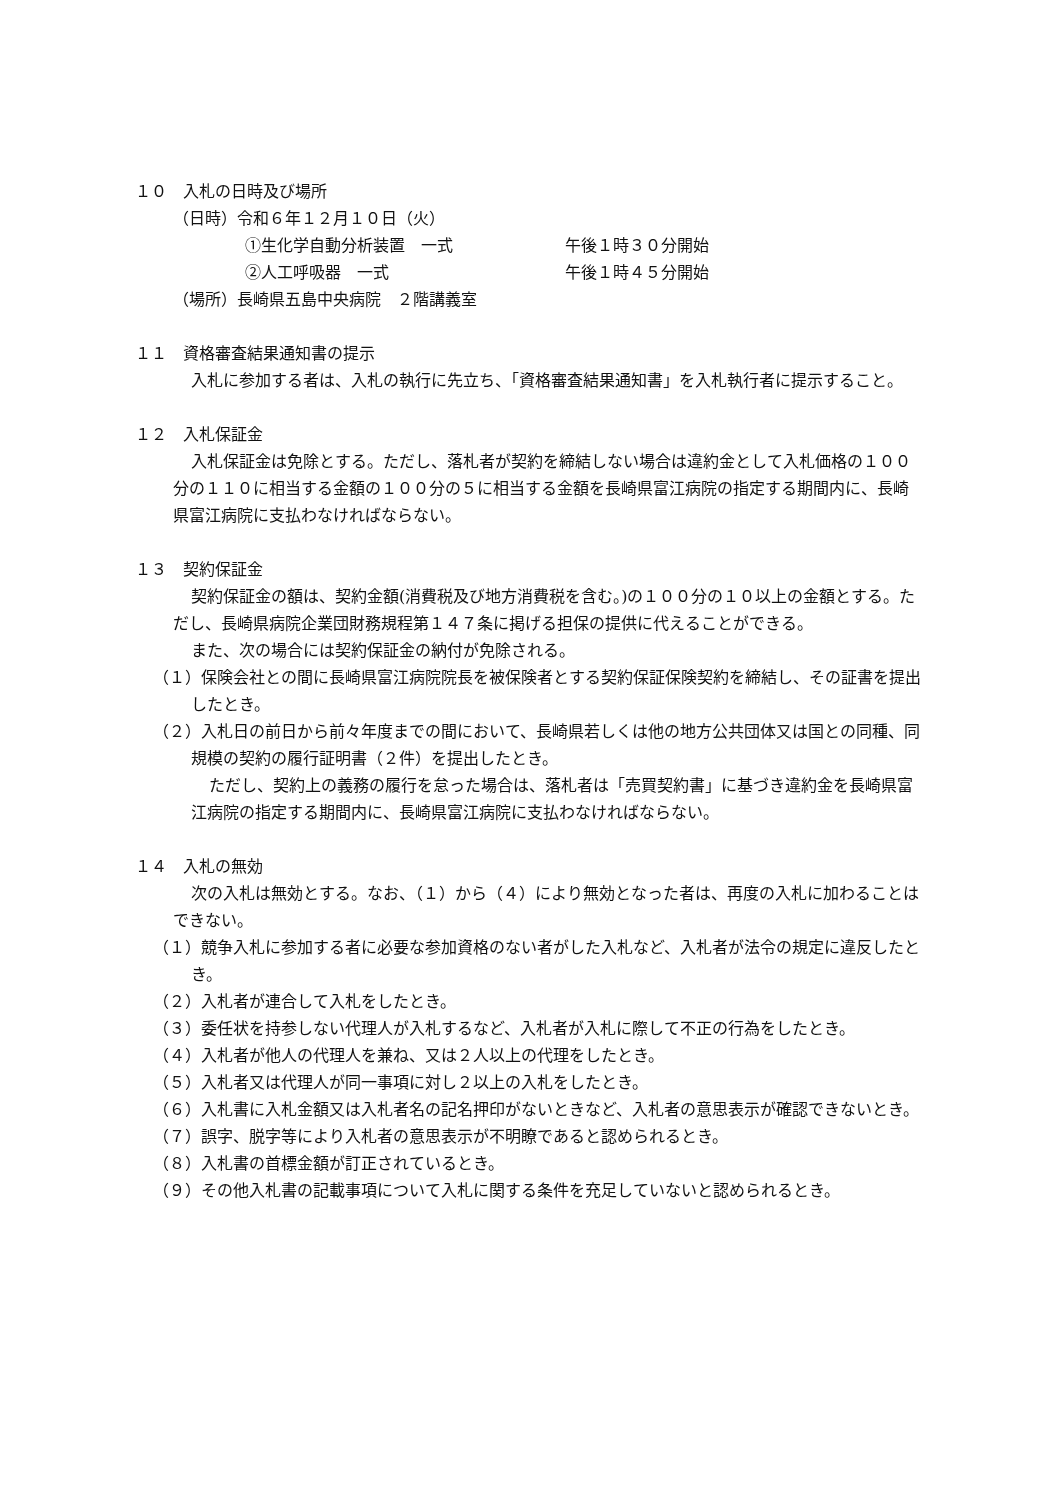１０　入札の日時及び場所
（日時）令和６年１２月１０日（火）
①生化学自動分析装置　一式 午後１時３０分開始
②人工呼吸器　一式 午後１時４５分開始
（場所）長崎県五島中央病院　２階講義室
１１　資格審査結果通知書の提示
入札に参加する者は、入札の執行に先立ち、「資格審査結果通知書」を入札執行者に提示すること。
１２　入札保証金
入札保証金は免除とする。ただし、落札者が契約を締結しない場合は違約金として入札価格の１００分の１１０に相当する金額の１００分の５に相当する金額を長崎県富江病院の指定する期間内に、長崎県富江病院に支払わなければならない。
１３　契約保証金
契約保証金の額は、契約金額(消費税及び地方消費税を含む。)の１００分の１０以上の金額とする。ただし、長崎県病院企業団財務規程第１４７条に掲げる担保の提供に代えることができる。
また、次の場合には契約保証金の納付が免除される。
（１）保険会社との間に長崎県富江病院院長を被保険者とする契約保証保険契約を締結し、その証書を提出したとき。
（２）入札日の前日から前々年度までの間において、長崎県若しくは他の地方公共団体又は国との同種、同規模の契約の履行証明書（２件）を提出したとき。
ただし、契約上の義務の履行を怠った場合は、落札者は「売買契約書」に基づき違約金を長崎県富江病院の指定する期間内に、長崎県富江病院に支払わなければならない。
１４　入札の無効
次の入札は無効とする。なお、（１）から（４）により無効となった者は、再度の入札に加わることはできない。
（１）競争入札に参加する者に必要な参加資格のない者がした入札など、入札者が法令の規定に違反したとき。
（２）入札者が連合して入札をしたとき。
（３）委任状を持参しない代理人が入札するなど、入札者が入札に際して不正の行為をしたとき。
（４）入札者が他人の代理人を兼ね、又は２人以上の代理をしたとき。
（５）入札者又は代理人が同一事項に対し２以上の入札をしたとき。
（６）入札書に入札金額又は入札者名の記名押印がないときなど、入札者の意思表示が確認できないとき。
（７）誤字、脱字等により入札者の意思表示が不明瞭であると認められるとき。
（８）入札書の首標金額が訂正されているとき。
（９）その他入札書の記載事項について入札に関する条件を充足していないと認められるとき。